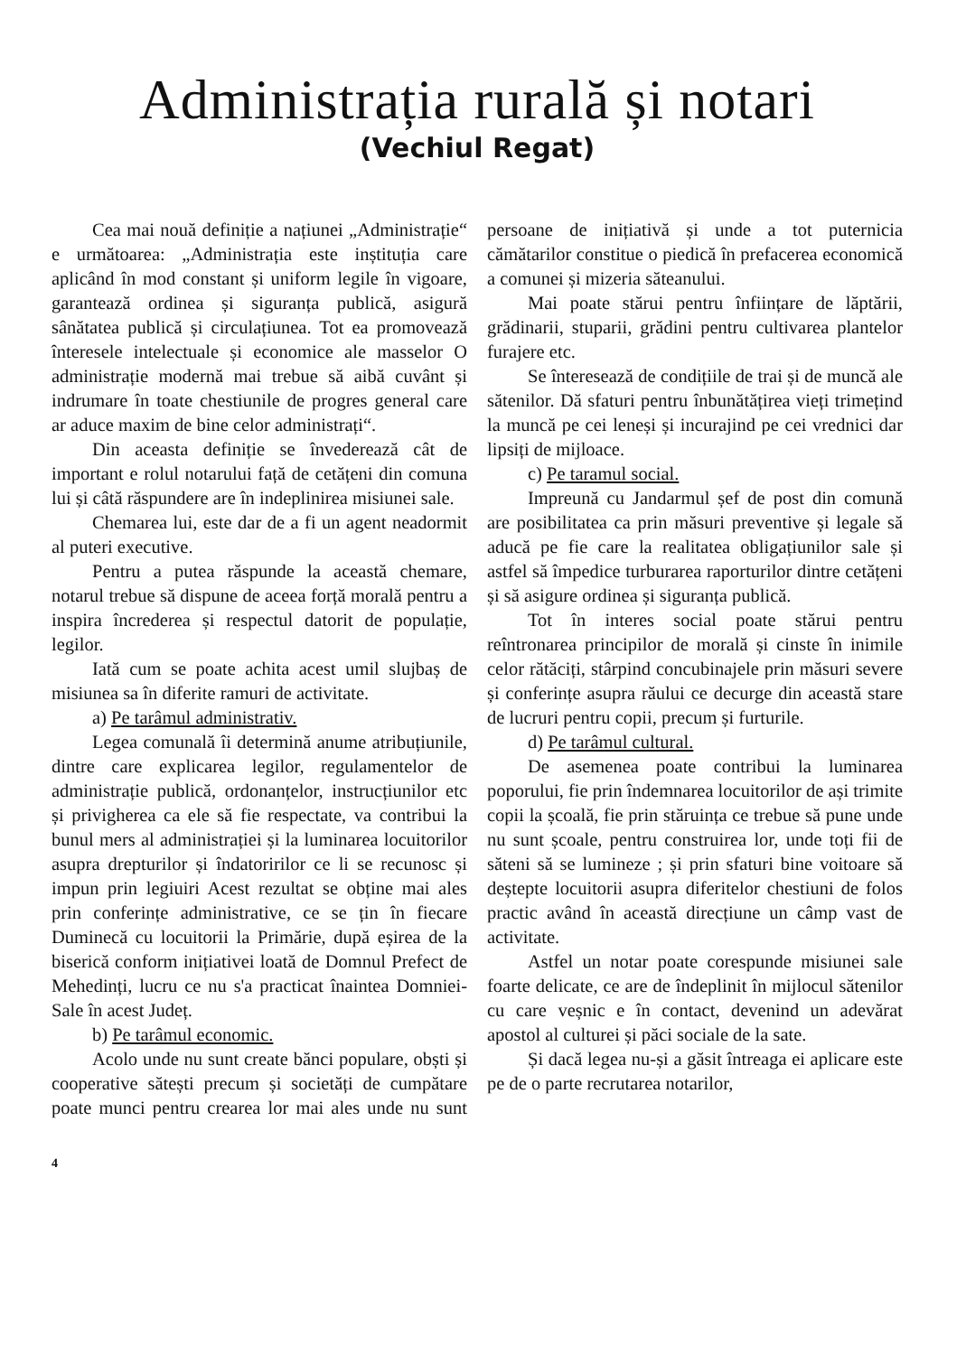Administrația rurală și notari
(Vechiul Regat)
Cea mai nouă definiție a națiunei „Administrație“ e următoarea: „Administrația este inștituția care aplicând în mod constant și uniform legile în vigoare, garantează ordinea și siguranța publică, asigură sânătatea publică și circulațiunea. Tot ea promovează înteresele intelectuale și economice ale masselor O administrație modernă mai trebue să aibă cuvânt și indrumare în toate chestiunile de progres general care ar aduce maxim de bine celor administrați“.
Din aceasta definiție se învederează cât de important e rolul notarului față de cetățeni din comuna lui și câtă răspundere are în indeplinirea misiunei sale.
Chemarea lui, este dar de a fi un agent neadormit al puteri executive.
Pentru a putea răspunde la această chemare, notarul trebue să dispune de aceea forță morală pentru a inspira încrederea și respectul datorit de populație, legilor.
Iată cum se poate achita acest umil slujbaș de misiunea sa în diferite ramuri de activitate.
a) Pe tarâmul administrativ.
Legea comunală îi determină anume atribuțiunile, dintre care explicarea legilor, regulamentelor de administrație publică, ordonanțelor, instrucțiunilor etc și privigherea ca ele să fie respectate, va contribui la bunul mers al administrației și la luminarea locuitorilor asupra drepturilor și îndatoririlor ce li se recunosc și impun prin legiuiri Acest rezultat se obține mai ales prin conferințe administrative, ce se țin în fiecare Duminecă cu locuitorii la Primărie, după eșirea de la biserică conform inițiativei loată de Domnul Prefect de Mehedinți, lucru ce nu s'a practicat înaintea Domniei-Sale în acest Județ.
b) Pe tarâmul economic.
Acolo unde nu sunt create bănci populare, obști și cooperative sătești precum și societăți de cumpătare poate munci pentru crearea lor mai ales unde nu sunt persoane de inițiativă și unde a tot puternicia cămătarilor constitue o piedică în prefacerea economică a comunei și mizeria săteanului.
Mai poate stărui pentru înființare de lăptării, grădinarii, stuparii, grădini pentru cultivarea plantelor furajere etc.
Se înteresează de condițiile de trai și de muncă ale sătenilor. Dă sfaturi pentru înbunătățirea vieți trimețind la muncă pe cei leneși și incurajind pe cei vrednici dar lipsiți de mijloace.
c) Pe taramul social.
Impreună cu Jandarmul șef de post din comună are posibilitatea ca prin măsuri preventive și legale să aducă pe fie care la realitatea obligațiunilor sale și astfel să împedice turburarea raporturilor dintre cetățeni și să asigure ordinea și siguranța publică.
Tot în interes social poate stărui pentru reîntronarea principilor de morală și cinste în inimile celor rătăciți, stârpind concubinajele prin măsuri severe și conferințe asupra răului ce decurge din această stare de lucruri pentru copii, precum și furturile.
d) Pe tarâmul cultural.
De asemenea poate contribui la luminarea poporului, fie prin îndemnarea locuitorilor de ași trimite copii la școală, fie prin stăruința ce trebue să pune unde nu sunt școale, pentru construirea lor, unde toți fii de săteni să se lumineze ; și prin sfaturi bine voitoare să deștepte locuitorii asupra diferitelor chestiuni de folos practic având în această direcțiune un câmp vast de activitate.
Astfel un notar poate corespunde misiunei sale foarte delicate, ce are de îndeplinit în mijlocul sătenilor cu care veșnic e în contact, devenind un adevărat apostol al culturei și păci sociale de la sate.
Și dacă legea nu-și a găsit întreaga ei aplicare este pe de o parte recrutarea notarilor,
4